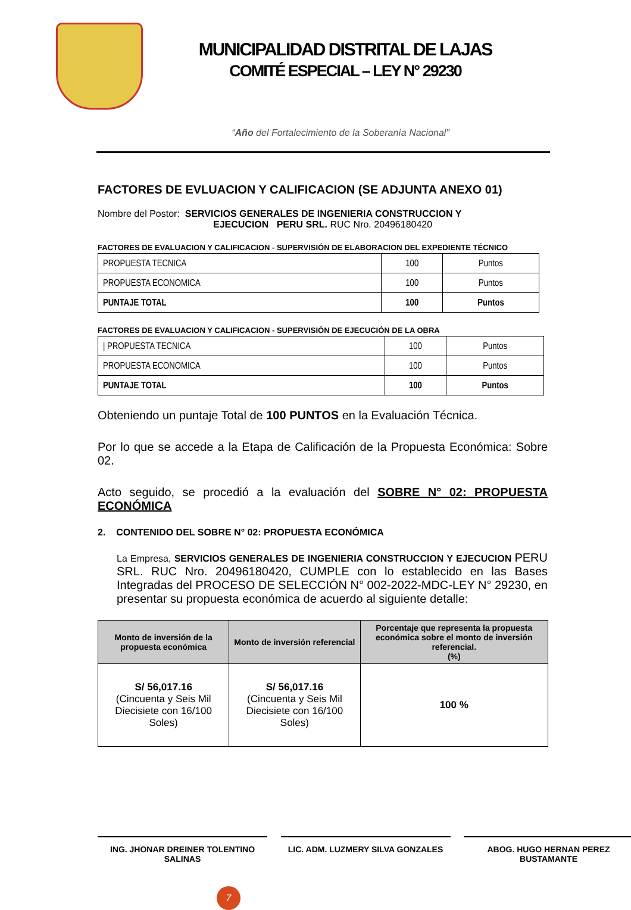MUNICIPALIDAD DISTRITAL DE LAJAS
COMITÉ ESPECIAL – LEY N° 29230
“Año del Fortalecimiento de la Soberanía Nacional”
FACTORES DE EVLUACION Y CALIFICACION (SE ADJUNTA ANEXO 01)
Nombre del Postor: SERVICIOS GENERALES DE INGENIERIA CONSTRUCCION Y
EJECUCION PERU SRL. RUC Nro. 20496180420
FACTORES DE EVALUACION Y CALIFICACION - SUPERVISIÓN DE ELABORACION DEL EXPEDIENTE TÉCNICO
| PROPUESTA TECNICA | 100 | Puntos |
| PROPUESTA ECONOMICA | 100 | Puntos |
| PUNTAJE TOTAL | 100 | Puntos |
FACTORES DE EVALUACION Y CALIFICACION - SUPERVISIÓN DE EJECUCIÓN DE LA OBRA
| / PROPUESTA TECNICA | 100 | Puntos |
| PROPUESTA ECONOMICA | 100 | Puntos |
| PUNTAJE TOTAL | 100 | Puntos |
Obteniendo un puntaje Total de 100 PUNTOS en la Evaluación Técnica.
Por lo que se accede a la Etapa de Calificación de la Propuesta Económica: Sobre 02.
Acto seguido, se procedió a la evaluación del SOBRE N° 02: PROPUESTA ECONÓMICA
2. CONTENIDO DEL SOBRE N° 02: PROPUESTA ECONÓMICA
La Empresa, SERVICIOS GENERALES DE INGENIERIA CONSTRUCCION Y EJECUCION PERU SRL. RUC Nro. 20496180420, CUMPLE con lo establecido en las Bases Integradas del PROCESO DE SELECCIÓN N° 002-2022-MDC-LEY N° 29230, en presentar su propuesta económica de acuerdo al siguiente detalle:
| Monto de inversión de la propuesta económica | Monto de inversión referencial | Porcentaje que representa la propuesta económica sobre el monto de inversión referencial. (%) |
| --- | --- | --- |
| S/ 56,017.16 (Cincuenta y Seis Mil Diecisiete con 16/100 Soles) | S/ 56,017.16 (Cincuenta y Seis Mil Diecisiete con 16/100 Soles) | 100 % |
ING. JHONAR DREINER TOLENTINO SALINAS
LIC. ADM. LUZMERY SILVA GONZALES ABOG. HUGO HERNAN PEREZ BUSTAMANTE
7